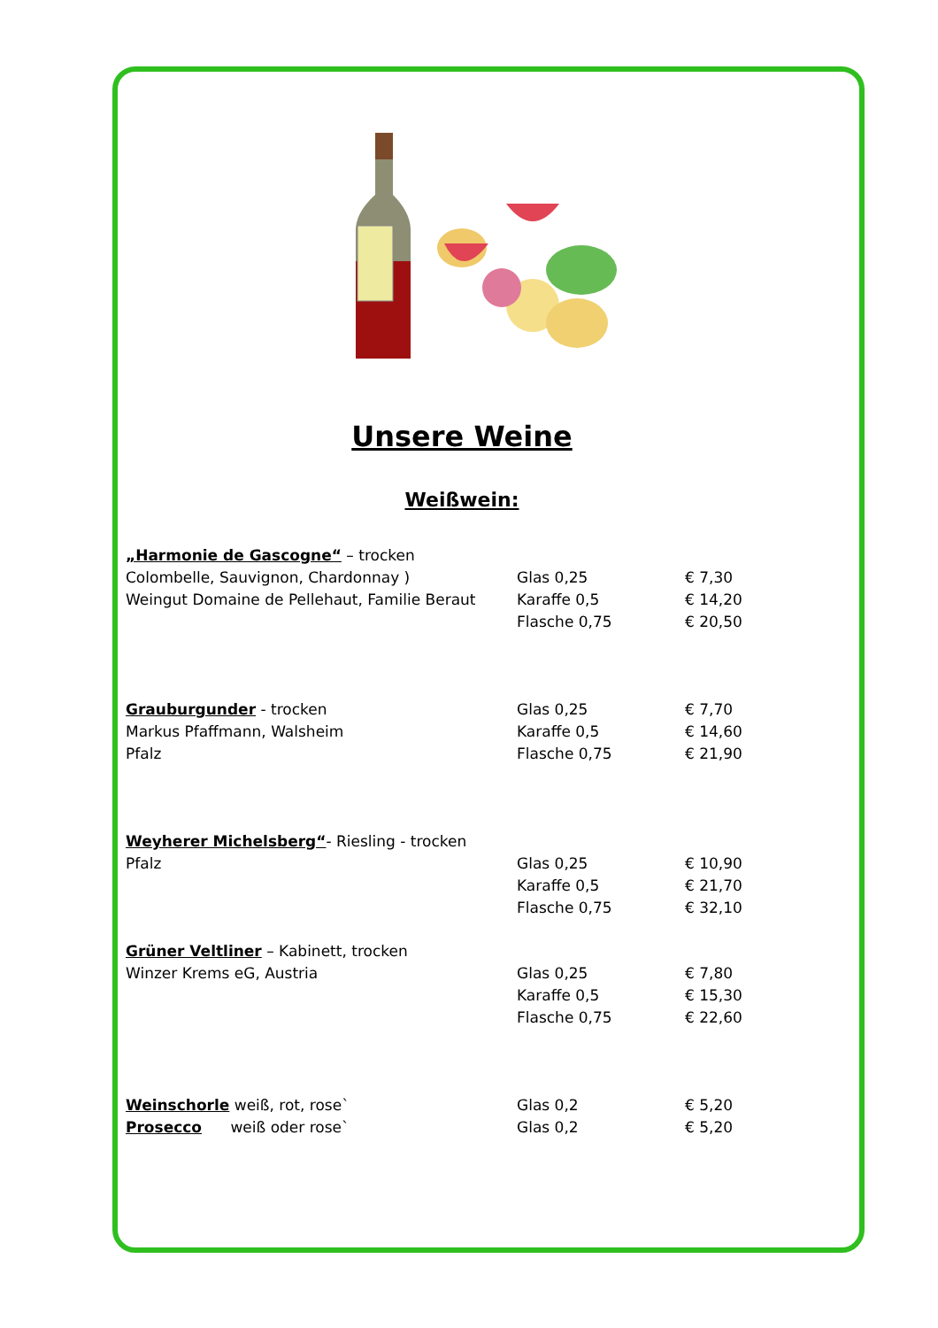Unsere Weine
Weißwein:
| „Harmonie de Gascogne“ – trocken | | |
| Colombelle, Sauvignon, Chardonnay ) | Glas 0,25 | € 7,30 |
| Weingut Domaine de Pellehaut, Familie Beraut | Karaffe 0,5 | € 14,20 |
| | Flasche 0,75 | € 20,50 |
| Grauburgunder - trocken | Glas 0,25 | € 7,70 |
| Markus Pfaffmann, Walsheim | Karaffe 0,5 | € 14,60 |
| Pfalz | Flasche 0,75 | € 21,90 |
| Weyherer Michelsberg“ - Riesling - trocken | | |
| Pfalz | Glas 0,25 | € 10,90 |
| | Karaffe 0,5 | € 21,70 |
| | Flasche 0,75 | € 32,10 |
| Grüner Veltliner – Kabinett, trocken | | |
| Winzer Krems eG, Austria | Glas 0,25 | € 7,80 |
| | Karaffe 0,5 | € 15,30 |
| | Flasche 0,75 | € 22,60 |
| Weinschorle weiß, rot, rose` | Glas 0,2 | € 5,20 |
| Prosecco weiß oder rose` | Glas 0,2 | € 5,20 |